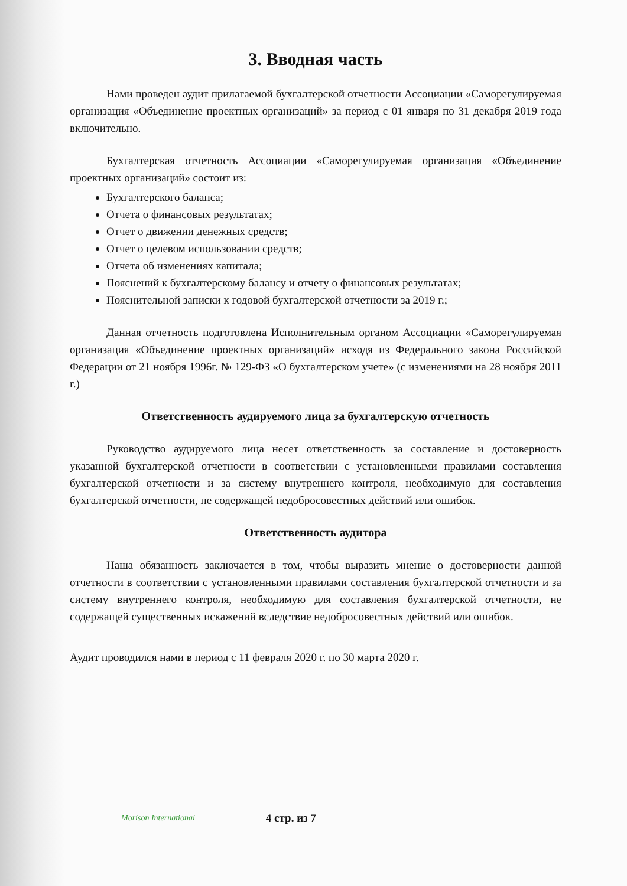3. Вводная часть
Нами проведен аудит прилагаемой бухгалтерской отчетности Ассоциации «Саморегулируемая организация «Объединение проектных организаций» за период с 01 января по 31 декабря 2019 года включительно.
Бухгалтерская отчетность Ассоциации «Саморегулируемая организация «Объединение проектных организаций» состоит из:
Бухгалтерского баланса;
Отчета о финансовых результатах;
Отчет о движении денежных средств;
Отчет о целевом использовании средств;
Отчета об изменениях капитала;
Пояснений к бухгалтерскому балансу и отчету о финансовых результатах;
Пояснительной записки к годовой бухгалтерской отчетности за 2019 г.;
Данная отчетность подготовлена Исполнительным органом Ассоциации «Саморегулируемая организация «Объединение проектных организаций» исходя из Федерального закона Российской Федерации от 21 ноября 1996г. № 129-ФЗ «О бухгалтерском учете» (с изменениями на 28 ноября 2011 г.)
Ответственность аудируемого лица за бухгалтерскую отчетность
Руководство аудируемого лица несет ответственность за составление и достоверность указанной бухгалтерской отчетности в соответствии с установленными правилами составления бухгалтерской отчетности и за систему внутреннего контроля, необходимую для составления бухгалтерской отчетности, не содержащей недобросовестных действий или ошибок.
Ответственность аудитора
Наша обязанность заключается в том, чтобы выразить мнение о достоверности данной отчетности в соответствии с установленными правилами составления бухгалтерской отчетности и за систему внутреннего контроля, необходимую для составления бухгалтерской отчетности, не содержащей существенных искажений вследствие недобросовестных действий или ошибок.
Аудит проводился нами в период с 11 февраля 2020 г. по 30 марта 2020 г.
Morison International 4 стр. из 7